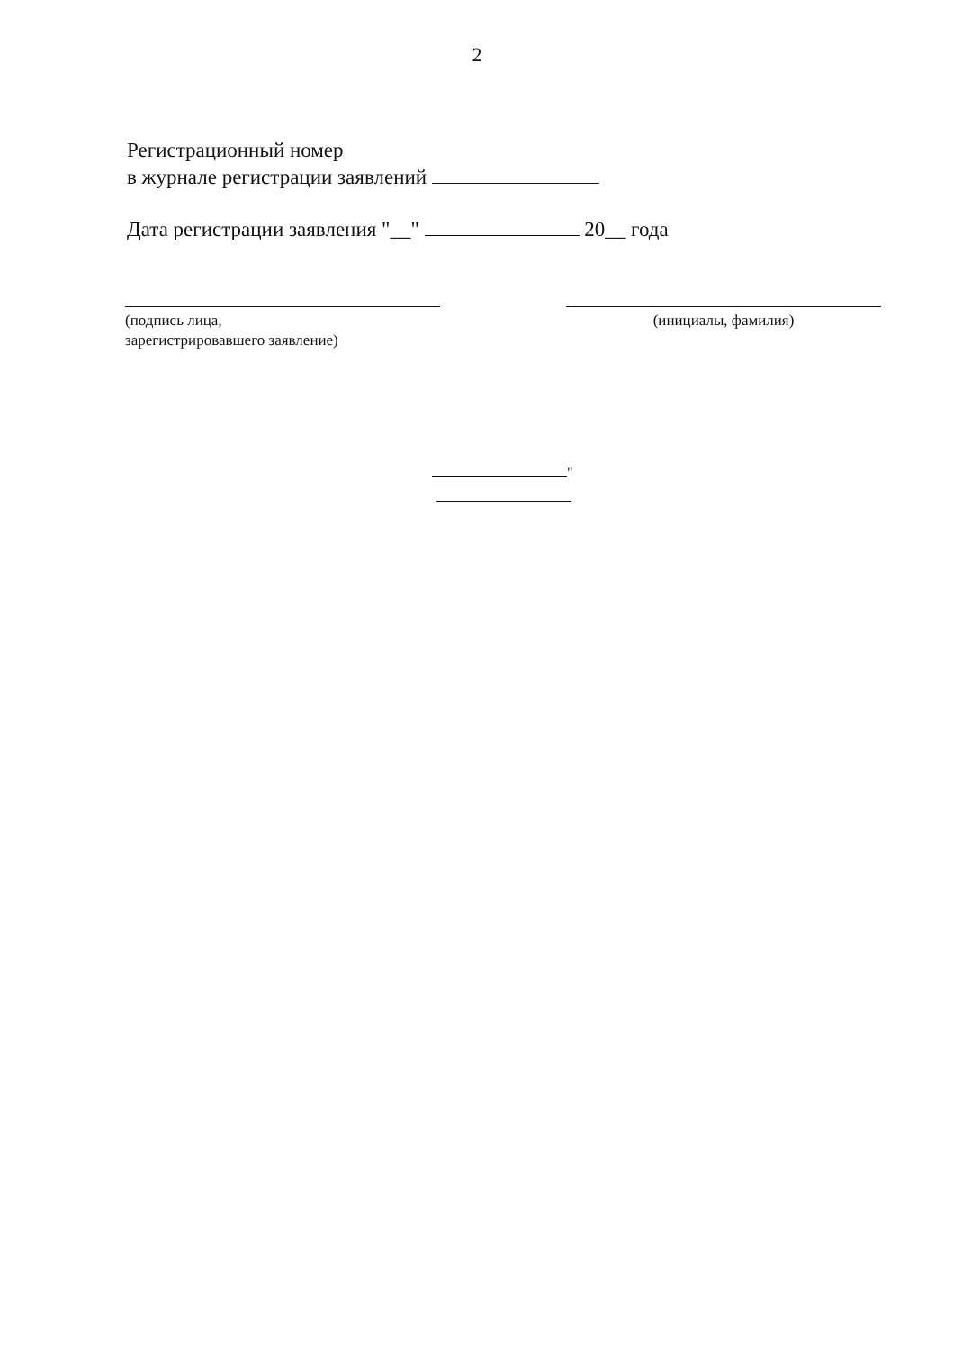2
Регистрационный номер
в журнале регистрации заявлений
Дата регистрации заявления "__" 20__ года
(подпись лица,
зарегистрировавшего заявление)
(инициалы, фамилия)
"